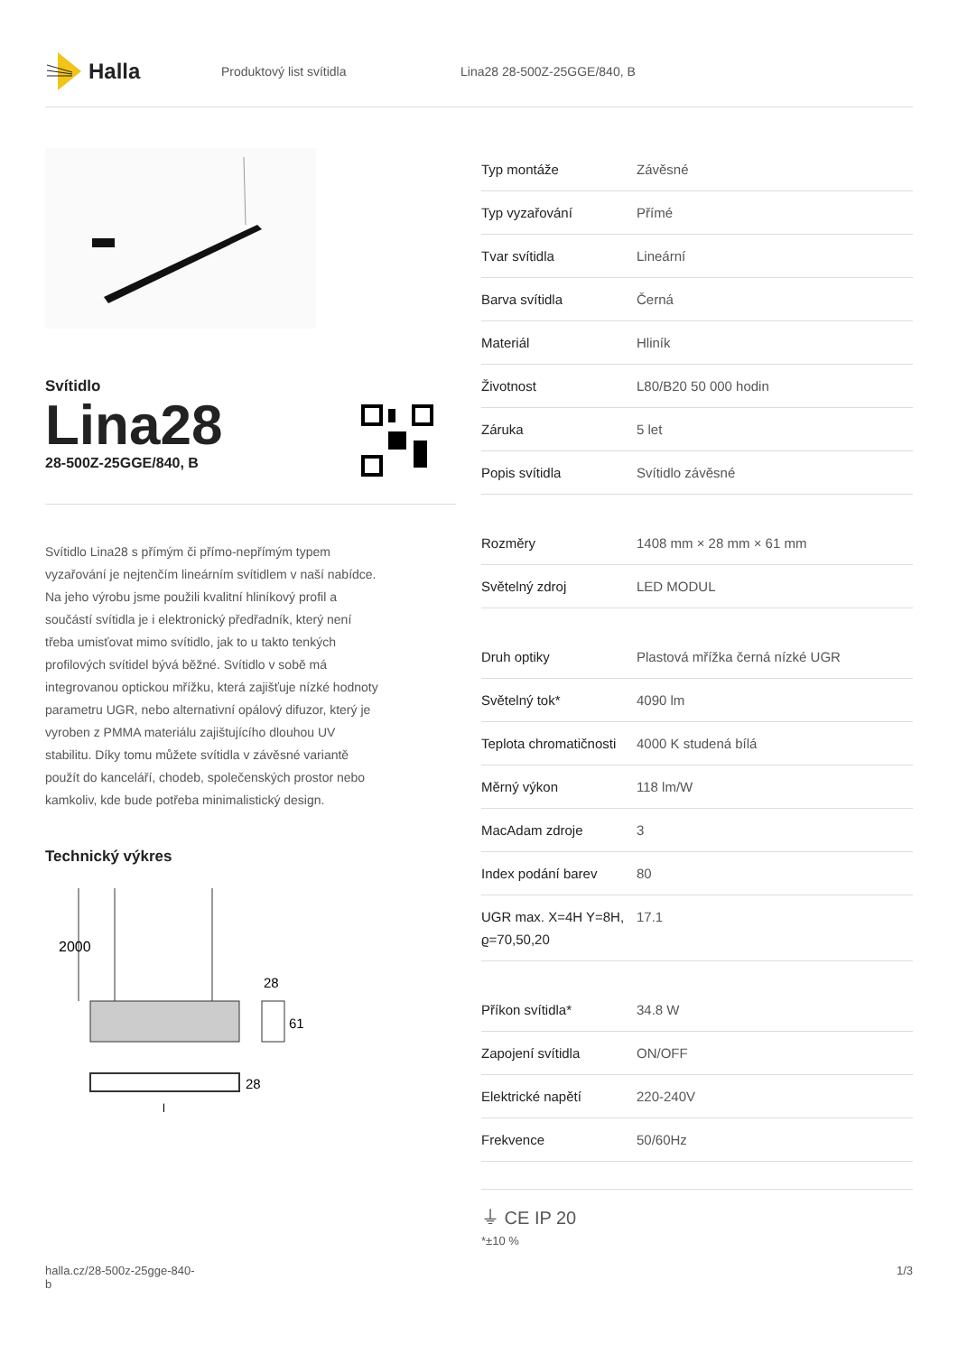Halla
Produktový list svítidla Lina28 28-500Z-25GGE/840, B
Svítidlo
Lina28
28-500Z-25GGE/840, B
Svítidlo Lina28 s přímým či přímo-nepřímým typem vyzařování je nejtenčím lineárním svítidlem v naší nabídce. Na jeho výrobu jsme použili kvalitní hliníkový profil a součástí svítidla je i elektronický předřadník, který není třeba umisťovat mimo svítidlo, jak to u takto tenkých profilových svítidel bývá běžné. Svítidlo v sobě má integrovanou optickou mřížku, která zajišťuje nízké hodnoty parametru UGR, nebo alternativní opálový difuzor, který je vyroben z PMMA materiálu zajištujícího dlouhou UV stabilitu. Díky tomu můžete svítidla v závěsné variantě použít do kanceláří, chodeb, společenských prostor nebo kamkoliv, kde bude potřeba minimalistický design.
Technický výkres
2000
28
61
28
l
| Typ montáže | Závěsné |
| Typ vyzařování | Přímé |
| Tvar svítidla | Lineární |
| Barva svítidla | Černá |
| Materiál | Hliník |
| Životnost | L80/B20 50 000 hodin |
| Záruka | 5 let |
| Popis svítidla | Svítidlo závěsné |
| Rozměry | 1408 mm × 28 mm × 61 mm |
| Světelný zdroj | LED MODUL |
| Druh optiky | Plastová mřížka černá nízké UGR |
| Světelný tok* | 4090 lm |
| Teplota chromatičnosti | 4000 K studená bílá |
| Měrný výkon | 118 lm/W |
| MacAdam zdroje | 3 |
| Index podání barev | 80 |
| UGR max. X=4H Y=8H, ϱ=70,50,20 | 17.1 |
| Příkon svítidla* | 34.8 W |
| Zapojení svítidla | ON/OFF |
| Elektrické napětí | 220-240V |
| Frekvence | 50/60Hz |
⏚ CE IP 20
*±10 %
halla.cz/28-500z-25gge-840-
b 1/3